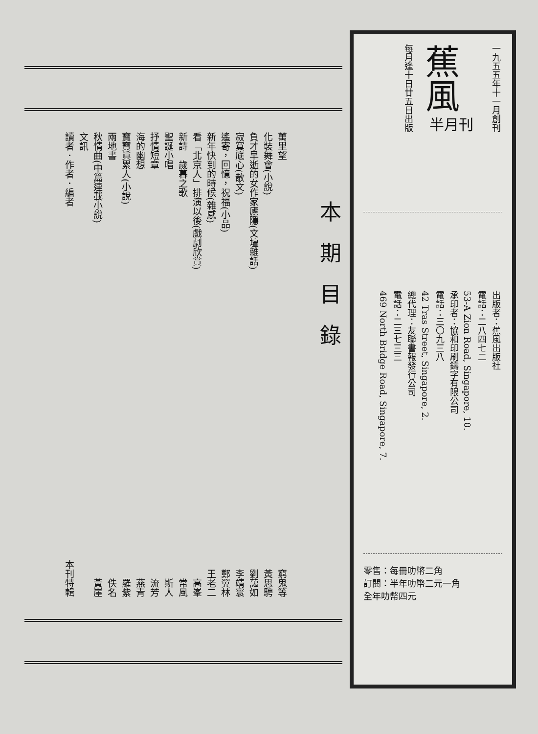萬里望 窮鬼等
化裝舞會(小說) 黃思騁
負才早逝的女作家廬隱(文壇雜話) 劉藹如
寂寞底心(散文) 李靖寰
遙寄，回憶，祝福(小品) 鄭翼林
新年快到的時候(雜感) 王老二
看「北京人」排演以後(戲劇欣賞) 高峯
新詩　歲暮之歌 常風
聖誕小唱 斯人
抒情短章 流芳
海的幽想 燕青
寶寶眞累人(小說) 羅紫
兩地書 佚名
秋情曲(中篇連載小說) 黃崖
文訊
讀者．作者．編者 本刊特輯
本期目錄
一九五五年十一月創刊
蕉風
半月刊
每月逢十日廿五日出版
出版者：蕉風出版社
電話：二八四七二
53-A Zion Road, Singapore, 10.
承印者：協和印刷鑄字有限公司
電話：三〇九三八
42 Tras Street, Singapore, 2.
總代理：友聯書報發行公司
電話：二三七三三
469 North Bridge Road, Singapore, 7.
零售：每冊叻幣二角
訂閱：半年叻幣二元一角
全年叻幣四元